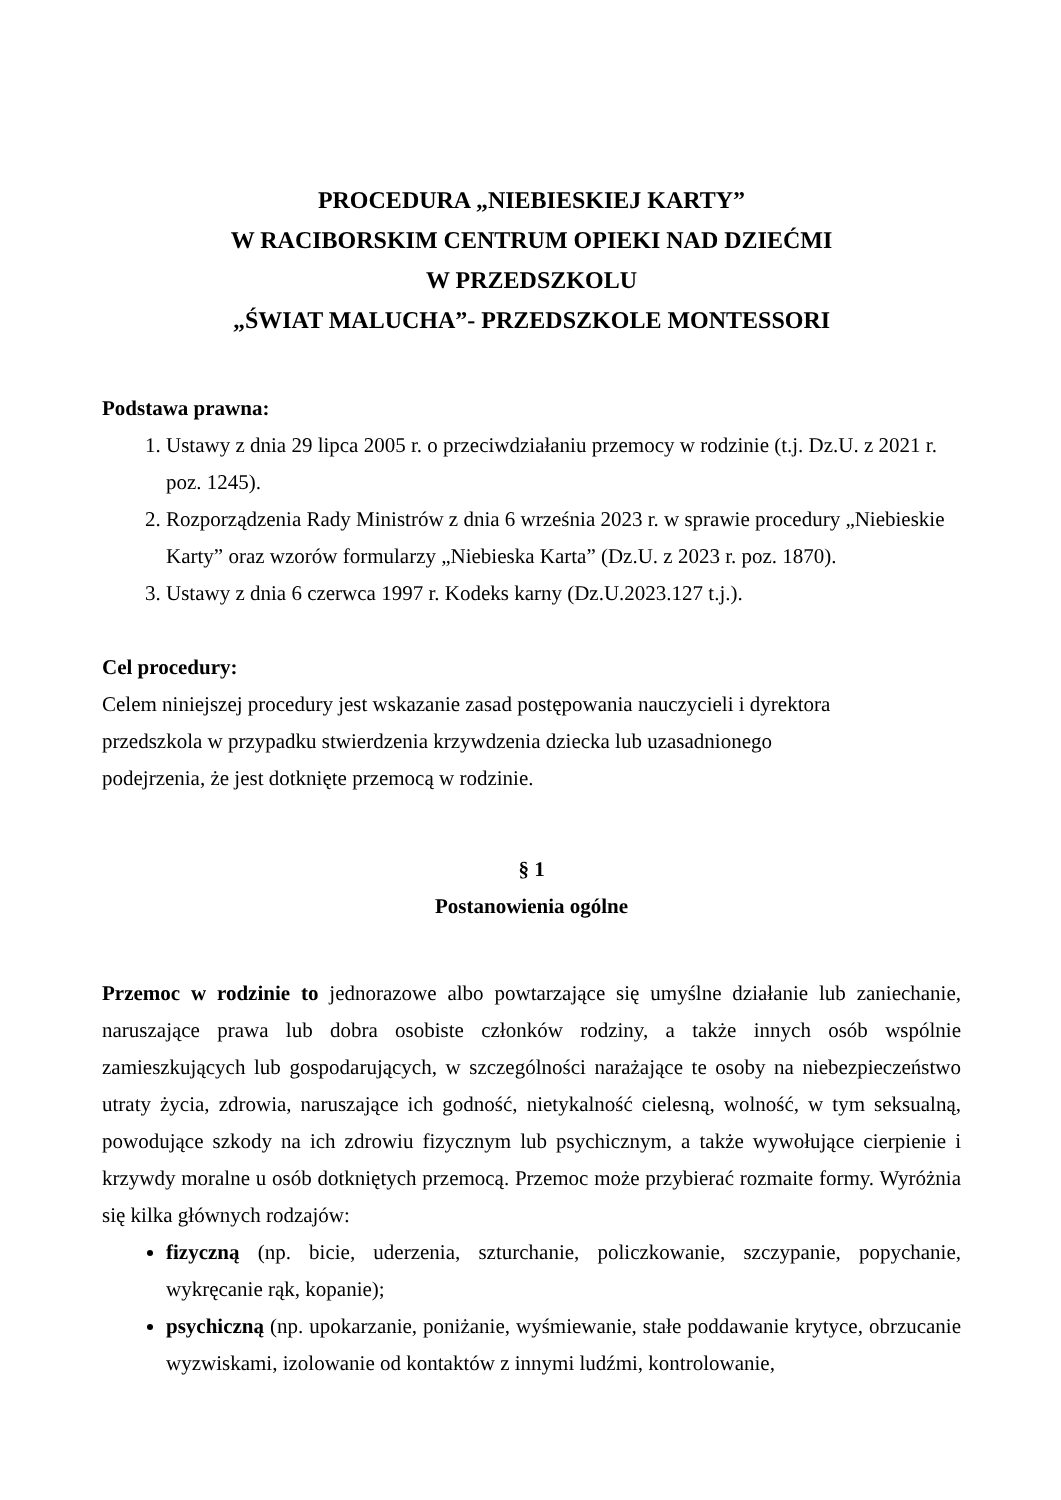PROCEDURA „NIEBIESKIEJ KARTY”
W RACIBORSKIM CENTRUM OPIEKI NAD DZIEĆMI
W PRZEDSZKOLU
„ŚWIAT MALUCHA”- PRZEDSZKOLE MONTESSORI
Podstawa prawna:
1. Ustawy z dnia 29 lipca 2005 r. o przeciwdziałaniu przemocy w rodzinie (t.j. Dz.U. z 2021 r. poz. 1245).
2. Rozporządzenia Rady Ministrów z dnia 6 września 2023 r. w sprawie procedury „Niebieskie Karty” oraz wzorów formularzy „Niebieska Karta” (Dz.U. z 2023 r. poz. 1870).
3. Ustawy z dnia 6 czerwca 1997 r. Kodeks karny (Dz.U.2023.127 t.j.).
Cel procedury:
Celem niniejszej procedury jest wskazanie zasad postępowania nauczycieli i dyrektora przedszkola w przypadku stwierdzenia krzywdzenia dziecka lub uzasadnionego podejrzenia, że jest dotknięte przemocą w rodzinie.
§ 1
Postanowienia ogólne
Przemoc w rodzinie to jednorazowe albo powtarzające się umyślne działanie lub zaniechanie, naruszające prawa lub dobra osobiste członków rodziny, a także innych osób wspólnie zamieszkujących lub gospodarujących, w szczególności narażające te osoby na niebezpieczeństwo utraty życia, zdrowia, naruszające ich godność, nietykalność cielesną, wolność, w tym seksualną, powodujące szkody na ich zdrowiu fizycznym lub psychicznym, a także wywołujące cierpienie i krzywdy moralne u osób dotkniętych przemocą. Przemoc może przybierać rozmaite formy. Wyróżnia się kilka głównych rodzajów:
fizyczną (np. bicie, uderzenia, szturchanie, policzkowanie, szczypanie, popychanie, wykręcanie rąk, kopanie);
psychiczną (np. upokarzanie, poniżanie, wyśmiewanie, stałe poddawanie krytyce, obrzucanie wyzwiskami, izolowanie od kontaktów z innymi ludźmi, kontrolowanie,